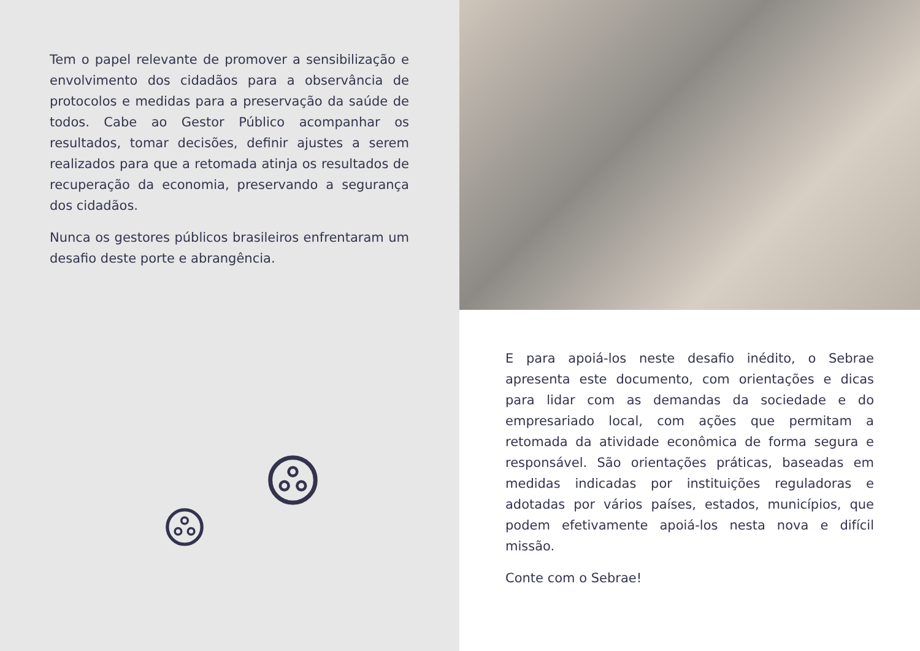Tem o papel relevante de promover a sensibilização e envolvimento dos cidadãos para a observância de protocolos e medidas para a preservação da saúde de todos. Cabe ao Gestor Público acompanhar os resultados, tomar decisões, definir ajustes a serem realizados para que a retomada atinja os resultados de recuperação da economia, preservando a segurança dos cidadãos.
Nunca os gestores públicos brasileiros enfrentaram um desafio deste porte e abrangência.
E para apoiá-los neste desafio inédito, o Sebrae apresenta este documento, com orientações e dicas para lidar com as demandas da sociedade e do empresariado local, com ações que permitam a retomada da atividade econômica de forma segura e responsável. São orientações práticas, baseadas em medidas indicadas por instituições reguladoras e adotadas por vários países, estados, municípios, que podem efetivamente apoiá-los nesta nova e difícil missão.
Conte com o Sebrae!